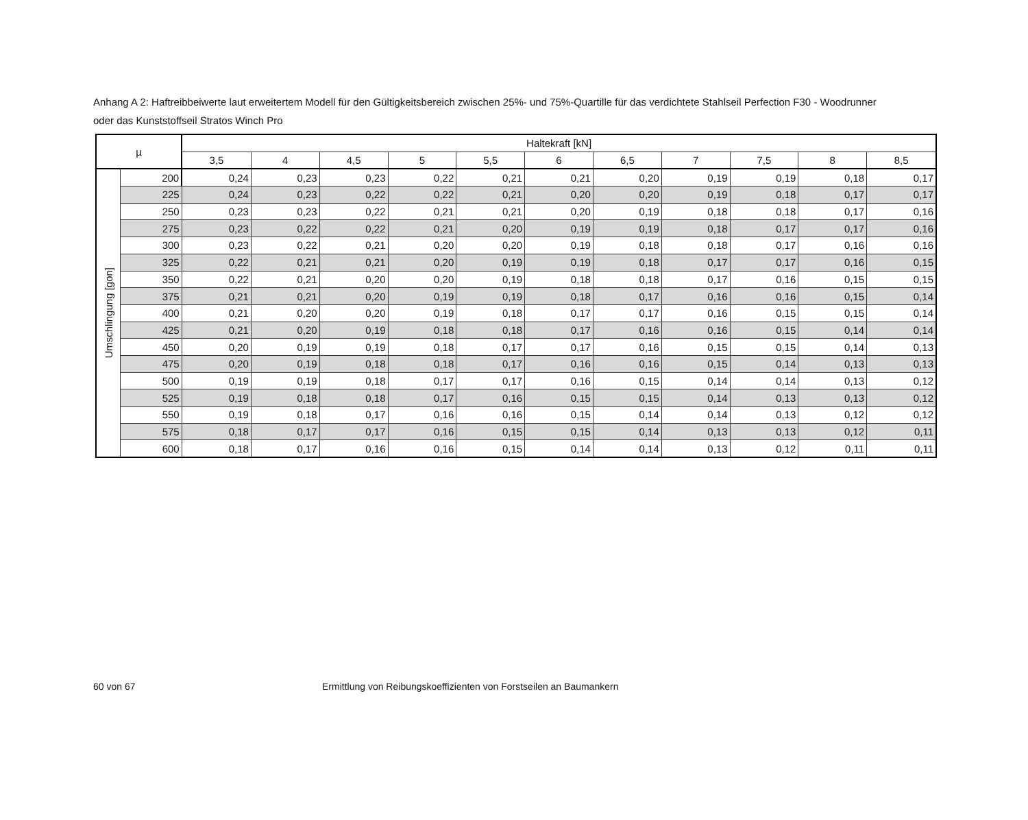Anhang A 2: Haftreibbeiwerte laut erweitertem Modell für den Gültigkeitsbereich zwischen 25%- und 75%-Quartille für das verdichtete Stahlseil Perfection F30 - Woodrunner oder das Kunststoffseil Stratos Winch Pro
| µ | | Haltekraft [kN] | | | | | | | | | | |
| --- | --- | --- | --- | --- | --- | --- | --- | --- | --- | --- | --- | --- |
| | | 3,5 | 4 | 4,5 | 5 | 5,5 | 6 | 6,5 | 7 | 7,5 | 8 | 8,5 |
| Umschlingung [gon] | 200 | 0,24 | 0,23 | 0,23 | 0,22 | 0,21 | 0,21 | 0,20 | 0,19 | 0,19 | 0,18 | 0,17 |
| | 225 | 0,24 | 0,23 | 0,22 | 0,22 | 0,21 | 0,20 | 0,20 | 0,19 | 0,18 | 0,17 | 0,17 |
| | 250 | 0,23 | 0,23 | 0,22 | 0,21 | 0,21 | 0,20 | 0,19 | 0,18 | 0,18 | 0,17 | 0,16 |
| | 275 | 0,23 | 0,22 | 0,22 | 0,21 | 0,20 | 0,19 | 0,19 | 0,18 | 0,17 | 0,17 | 0,16 |
| | 300 | 0,23 | 0,22 | 0,21 | 0,20 | 0,20 | 0,19 | 0,18 | 0,18 | 0,17 | 0,16 | 0,16 |
| | 325 | 0,22 | 0,21 | 0,21 | 0,20 | 0,19 | 0,19 | 0,18 | 0,17 | 0,17 | 0,16 | 0,15 |
| | 350 | 0,22 | 0,21 | 0,20 | 0,20 | 0,19 | 0,18 | 0,18 | 0,17 | 0,16 | 0,15 | 0,15 |
| | 375 | 0,21 | 0,21 | 0,20 | 0,19 | 0,19 | 0,18 | 0,17 | 0,16 | 0,16 | 0,15 | 0,14 |
| | 400 | 0,21 | 0,20 | 0,20 | 0,19 | 0,18 | 0,17 | 0,17 | 0,16 | 0,15 | 0,15 | 0,14 |
| | 425 | 0,21 | 0,20 | 0,19 | 0,18 | 0,18 | 0,17 | 0,16 | 0,16 | 0,15 | 0,14 | 0,14 |
| | 450 | 0,20 | 0,19 | 0,19 | 0,18 | 0,17 | 0,17 | 0,16 | 0,15 | 0,15 | 0,14 | 0,13 |
| | 475 | 0,20 | 0,19 | 0,18 | 0,18 | 0,17 | 0,16 | 0,16 | 0,15 | 0,14 | 0,13 | 0,13 |
| | 500 | 0,19 | 0,19 | 0,18 | 0,17 | 0,17 | 0,16 | 0,15 | 0,14 | 0,14 | 0,13 | 0,12 |
| | 525 | 0,19 | 0,18 | 0,18 | 0,17 | 0,16 | 0,15 | 0,15 | 0,14 | 0,13 | 0,13 | 0,12 |
| | 550 | 0,19 | 0,18 | 0,17 | 0,16 | 0,16 | 0,15 | 0,14 | 0,14 | 0,13 | 0,12 | 0,12 |
| | 575 | 0,18 | 0,17 | 0,17 | 0,16 | 0,15 | 0,15 | 0,14 | 0,13 | 0,13 | 0,12 | 0,11 |
| | 600 | 0,18 | 0,17 | 0,16 | 0,16 | 0,15 | 0,14 | 0,14 | 0,13 | 0,12 | 0,11 | 0,11 |
60 von 67 Ermittlung von Reibungskoeffizienten von Forstseilen an Baumankern